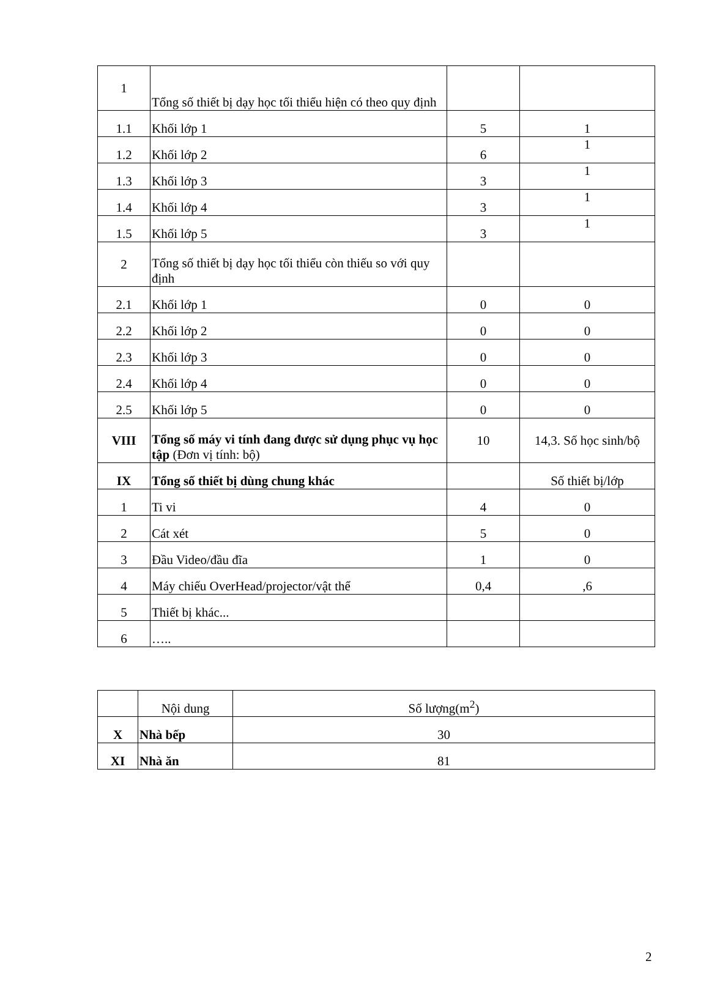| 1 | Tổng số thiết bị dạy học tối thiểu hiện có theo quy định | | |
| 1.1 | Khối lớp 1 | 5 | 1 |
| 1.2 | Khối lớp 2 | 6 | 1 |
| 1.3 | Khối lớp 3 | 3 | 1 |
| 1.4 | Khối lớp 4 | 3 | 1 |
| 1.5 | Khối lớp 5 | 3 | 1 |
| 2 | Tổng số thiết bị dạy học tối thiểu còn thiếu so với quy định | | |
| 2.1 | Khối lớp 1 | 0 | 0 |
| 2.2 | Khối lớp 2 | 0 | 0 |
| 2.3 | Khối lớp 3 | 0 | 0 |
| 2.4 | Khối lớp 4 | 0 | 0 |
| 2.5 | Khối lớp 5 | 0 | 0 |
| VIII | Tổng số máy vi tính đang được sử dụng phục vụ học tập (Đơn vị tính: bộ) | 10 | 14,3. Số học sinh/bộ |
| IX | Tổng số thiết bị dùng chung khác | | Số thiết bị/lớp |
| 1 | Ti vi | 4 | 0 |
| 2 | Cát xét | 5 | 0 |
| 3 | Đầu Video/đầu đĩa | 1 | 0 |
| 4 | Máy chiếu OverHead/projector/vật thể | 0,4 | ,6 |
| 5 | Thiết bị khác... | | |
| 6 | ….. | | |
| | Nội dung | Số lượng(m<sup>2</sup>) |
| X | Nhà bếp | 30 |
| XI | Nhà ăn | 81 |
2